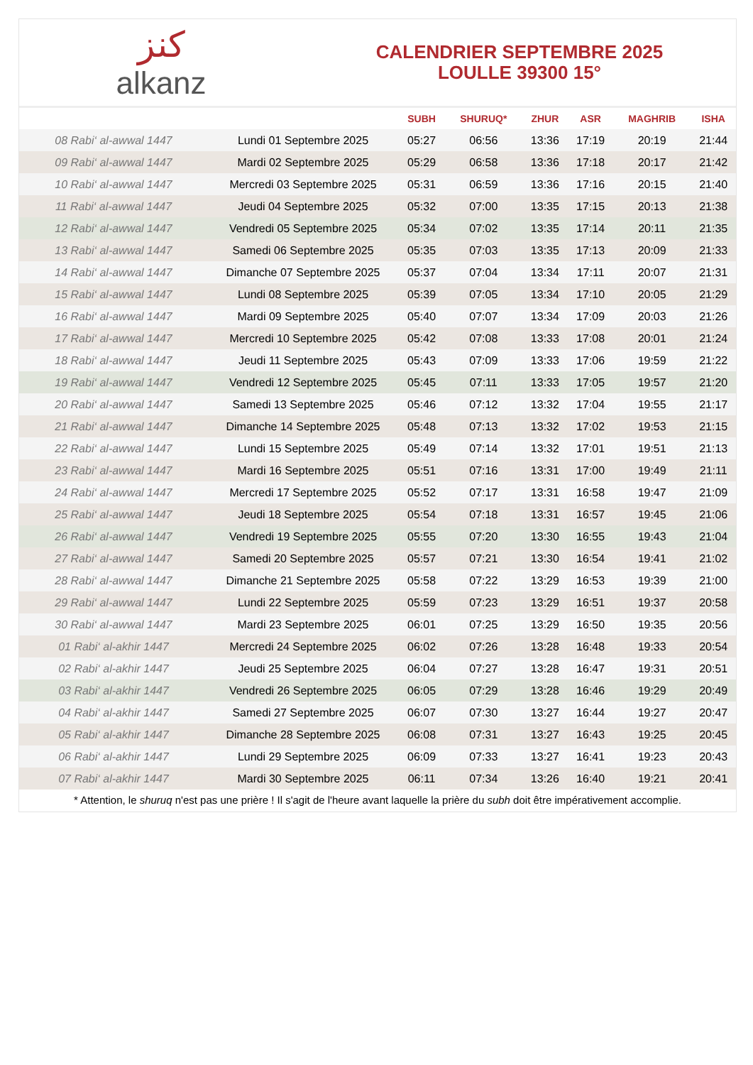ﻛﻨﺰ
alkanz
CALENDRIER SEPTEMBRE 2025
LOULLE 39300 15°
| | | SUBH | SHURUQ* | ZHUR | ASR | MAGHRIB | ISHA |
| --- | --- | --- | --- | --- | --- | --- | --- |
| 08 Rabi‘ al-awwal 1447 | Lundi 01 Septembre 2025 | 05:27 | 06:56 | 13:36 | 17:19 | 20:19 | 21:44 |
| 09 Rabi‘ al-awwal 1447 | Mardi 02 Septembre 2025 | 05:29 | 06:58 | 13:36 | 17:18 | 20:17 | 21:42 |
| 10 Rabi‘ al-awwal 1447 | Mercredi 03 Septembre 2025 | 05:31 | 06:59 | 13:36 | 17:16 | 20:15 | 21:40 |
| 11 Rabi‘ al-awwal 1447 | Jeudi 04 Septembre 2025 | 05:32 | 07:00 | 13:35 | 17:15 | 20:13 | 21:38 |
| 12 Rabi‘ al-awwal 1447 | Vendredi 05 Septembre 2025 | 05:34 | 07:02 | 13:35 | 17:14 | 20:11 | 21:35 |
| 13 Rabi‘ al-awwal 1447 | Samedi 06 Septembre 2025 | 05:35 | 07:03 | 13:35 | 17:13 | 20:09 | 21:33 |
| 14 Rabi‘ al-awwal 1447 | Dimanche 07 Septembre 2025 | 05:37 | 07:04 | 13:34 | 17:11 | 20:07 | 21:31 |
| 15 Rabi‘ al-awwal 1447 | Lundi 08 Septembre 2025 | 05:39 | 07:05 | 13:34 | 17:10 | 20:05 | 21:29 |
| 16 Rabi‘ al-awwal 1447 | Mardi 09 Septembre 2025 | 05:40 | 07:07 | 13:34 | 17:09 | 20:03 | 21:26 |
| 17 Rabi‘ al-awwal 1447 | Mercredi 10 Septembre 2025 | 05:42 | 07:08 | 13:33 | 17:08 | 20:01 | 21:24 |
| 18 Rabi‘ al-awwal 1447 | Jeudi 11 Septembre 2025 | 05:43 | 07:09 | 13:33 | 17:06 | 19:59 | 21:22 |
| 19 Rabi‘ al-awwal 1447 | Vendredi 12 Septembre 2025 | 05:45 | 07:11 | 13:33 | 17:05 | 19:57 | 21:20 |
| 20 Rabi‘ al-awwal 1447 | Samedi 13 Septembre 2025 | 05:46 | 07:12 | 13:32 | 17:04 | 19:55 | 21:17 |
| 21 Rabi‘ al-awwal 1447 | Dimanche 14 Septembre 2025 | 05:48 | 07:13 | 13:32 | 17:02 | 19:53 | 21:15 |
| 22 Rabi‘ al-awwal 1447 | Lundi 15 Septembre 2025 | 05:49 | 07:14 | 13:32 | 17:01 | 19:51 | 21:13 |
| 23 Rabi‘ al-awwal 1447 | Mardi 16 Septembre 2025 | 05:51 | 07:16 | 13:31 | 17:00 | 19:49 | 21:11 |
| 24 Rabi‘ al-awwal 1447 | Mercredi 17 Septembre 2025 | 05:52 | 07:17 | 13:31 | 16:58 | 19:47 | 21:09 |
| 25 Rabi‘ al-awwal 1447 | Jeudi 18 Septembre 2025 | 05:54 | 07:18 | 13:31 | 16:57 | 19:45 | 21:06 |
| 26 Rabi‘ al-awwal 1447 | Vendredi 19 Septembre 2025 | 05:55 | 07:20 | 13:30 | 16:55 | 19:43 | 21:04 |
| 27 Rabi‘ al-awwal 1447 | Samedi 20 Septembre 2025 | 05:57 | 07:21 | 13:30 | 16:54 | 19:41 | 21:02 |
| 28 Rabi‘ al-awwal 1447 | Dimanche 21 Septembre 2025 | 05:58 | 07:22 | 13:29 | 16:53 | 19:39 | 21:00 |
| 29 Rabi‘ al-awwal 1447 | Lundi 22 Septembre 2025 | 05:59 | 07:23 | 13:29 | 16:51 | 19:37 | 20:58 |
| 30 Rabi‘ al-awwal 1447 | Mardi 23 Septembre 2025 | 06:01 | 07:25 | 13:29 | 16:50 | 19:35 | 20:56 |
| 01 Rabi‘ al-akhir 1447 | Mercredi 24 Septembre 2025 | 06:02 | 07:26 | 13:28 | 16:48 | 19:33 | 20:54 |
| 02 Rabi‘ al-akhir 1447 | Jeudi 25 Septembre 2025 | 06:04 | 07:27 | 13:28 | 16:47 | 19:31 | 20:51 |
| 03 Rabi‘ al-akhir 1447 | Vendredi 26 Septembre 2025 | 06:05 | 07:29 | 13:28 | 16:46 | 19:29 | 20:49 |
| 04 Rabi‘ al-akhir 1447 | Samedi 27 Septembre 2025 | 06:07 | 07:30 | 13:27 | 16:44 | 19:27 | 20:47 |
| 05 Rabi‘ al-akhir 1447 | Dimanche 28 Septembre 2025 | 06:08 | 07:31 | 13:27 | 16:43 | 19:25 | 20:45 |
| 06 Rabi‘ al-akhir 1447 | Lundi 29 Septembre 2025 | 06:09 | 07:33 | 13:27 | 16:41 | 19:23 | 20:43 |
| 07 Rabi‘ al-akhir 1447 | Mardi 30 Septembre 2025 | 06:11 | 07:34 | 13:26 | 16:40 | 19:21 | 20:41 |
* Attention, le shuruq n'est pas une prière ! Il s'agit de l'heure avant laquelle la prière du subh doit être impérativement accomplie.